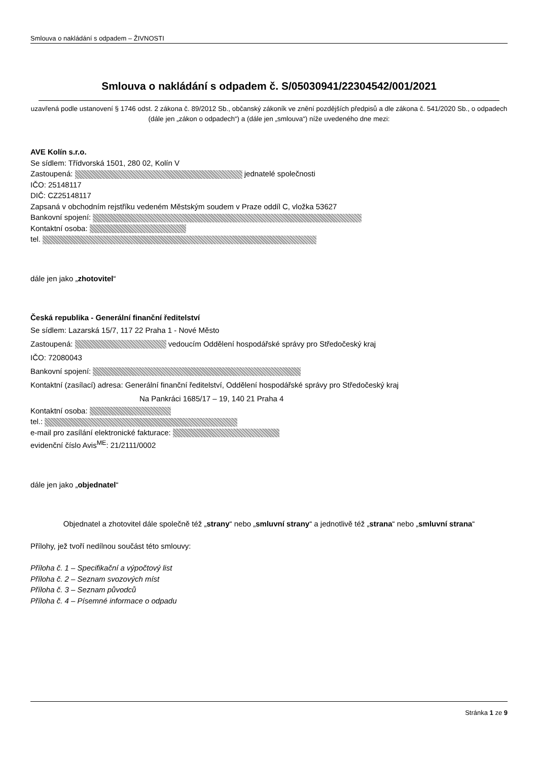Smlouva o nakládání s odpadem – ŽIVNOSTI
Smlouva o nakládání s odpadem č. S/05030941/22304542/001/2021
uzavřená podle ustanovení § 1746 odst. 2 zákona č. 89/2012 Sb., občanský zákoník ve znění pozdějších předpisů a dle zákona č. 541/2020 Sb., o odpadech (dále jen „zákon o odpadech“) a (dále jen „smlouva“) níže uvedeného dne mezi:
AVE Kolín s.r.o.
Se sídlem: Třídvorská 1501, 280 02, Kolín V
Zastoupená: jednatelé společnosti
IČO: 25148117
DIČ: CZ25148117
Zapsaná v obchodním rejstříku vedeném Městským soudem v Praze oddíl C, vložka 53627
Bankovní spojení:
Kontaktní osoba:
tel.
dále jen jako „zhotovitel“
Česká republika - Generální finanční ředitelství
Se sídlem: Lazarská 15/7, 117 22 Praha 1 - Nové Město
Zastoupená: vedoucím Oddělení hospodářské správy pro Středočeský kraj
IČO: 72080043
Bankovní spojení:
Kontaktní (zasílací) adresa: Generální finanční ředitelství, Oddělení hospodářské správy pro Středočeský kraj
Na Pankráci 1685/17 – 19, 140 21 Praha 4
Kontaktní osoba:
tel.:
e-mail pro zasílání elektronické fakturace:
evidenční číslo Avis<sup>ME</sup>: 21/2111/0002
dále jen jako „objednatel“
Objednatel a zhotovitel dále společně též „strany“ nebo „smluvní strany“ a jednotlivě též „strana“ nebo „smluvní strana“
Přílohy, jež tvoří nedílnou součást této smlouvy:
Příloha č. 1 – Specifikační a výpočtový list
Příloha č. 2 – Seznam svozových míst
Příloha č. 3 – Seznam původců
Příloha č. 4 – Písemné informace o odpadu
Stránka 1 ze 9